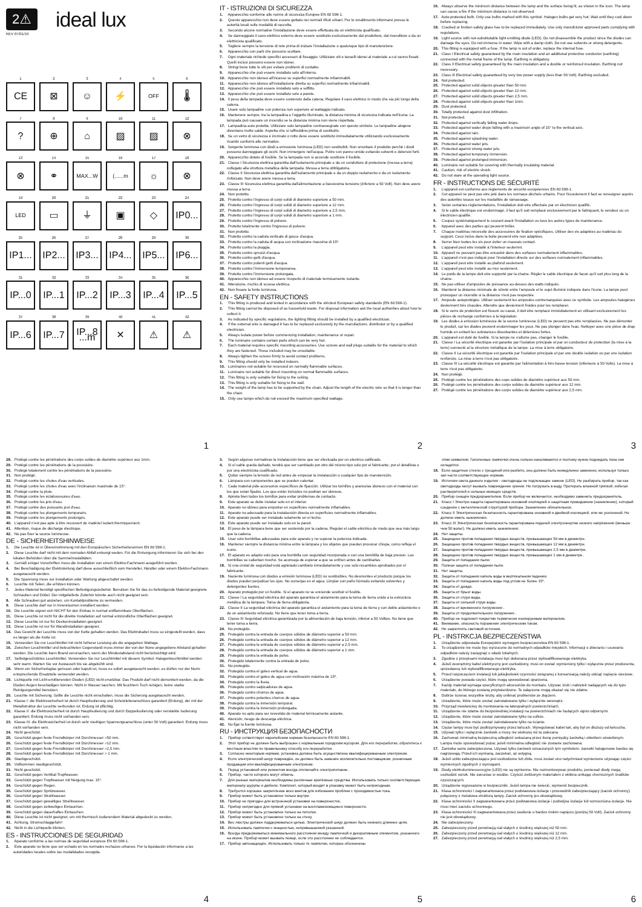2⚠
REV 07/01/19
ideal lux
1
CE
2
⊠
3
☺
4
⚡
5
OFF
6
🌡
7
?
8
⊕
9
⌂
10
▨
11
▨
12
⊗
13
⊗
14
⚭
15
MAX...W
16
(......m
17
☼
18
⊗
19
LED
20
▭
21
⏚
22
▣
23
◇
24
IP0...
25
IP1...
26
IP2...
27
IP3...
28
IP4...
29
IP5...
30
IP6...
31
IP...0
32
IP...1
33
IP...2
34
IP...3
35
IP...4
36
IP...5
37
IP...6
38
IP...7
39
IP...8 ...m
40
✕
41
⚠
42
⚠
1
IT - ISTRUZIONI DI SICUREZZA
1. Apparecchio conforme alle norme di sicurezza Europee EN 60 598-1.
2. Questo apparecchio non deve essere gettato nei normali rifiuti urbani. Per lo smaltimento informarsi presso le autorità locali sulle modalità di raccolta.
3. Secondo alcune normative l'installazione deve essere effettuata da un elettricista qualificato.
4. Se danneggiato il cavo elettrico esterno deve essere sostituito esclusivamente dal produttore, dal rivenditore o da un elettricista qualificato.
5. Togliere sempre la tensione di rete prima di iniziare l'installazione o qualunque tipo di manutenzione.
6. Apparecchio con parti che possono scottare.
7. Ogni materiale richiede specifici accessori di fissaggio. Utilizzare viti e tasselli idonei al materiale a cui vanno fissati. Quelli inclusi possono essere non idonei.
8. Stringi bene tutte le viti per evitare problemi di contatto.
9. Apparecchio che può essere installato solo all'interno.
10. Apparecchio non idoneo all'incasso su superfici normalmente infiammabili.
11. Apparecchio non idoneo all'installazione diretta su superfici normalmente infiammabili.
12. Apparecchio che può essere installato solo a soffitto.
13. Apparecchio che può essere installato solo a parete.
14. Il peso della lampada deve essere sostenuto dalla catena. Regolare il cavo elettrico in modo che sia più lungo della catena.
15. Usare solo lampadine con potenza non superiore al wattaggio indicato.
16. Mantenere sempre, tra la lampadina e l'oggetto illuminato, la distanza minima di sicurezza indicata nell'icona. La lampada può causare un incendio se la distanza minima non viene rispettata.
17. Lampadina auto protetta. Utilizzare solo lampadine contrassegnate con questo simbolo. Le lampadine alogene diventano molto calde. Aspetta che si raffreddino prima di sostituirle.
18. Se un vetro di sicurezza è incrinato o rotto deve essere sostituito immediatamente utilizzando esclusivamente ricambi conformi alle normative.
19. Sorgente luminosa con diodi a emissione luminosa (LED) non sostituibili. Non smontare il prodotto perché i diodi possono danneggiare gli occhi. Non immergere nell'acqua. Pulire con panno umido evitando solventi e detersivi forti.
20. Apparecchio dotato di fusibile. Se la lampada non si accende sostituire il fusibile.
21. Classe I Sicurezza elettrica garantita dall'isolamento principale e da un conduttore di protezione (messa a terra) collegato alla struttura metallica della lampada. Messa a terra obbligatoria.
22. Classe II Sicurezza elettrica garantita dall'isolamento principale e da un doppio isolamento o da un isolamento rinforzato. Non deve avere messa a terra.
23. Classe III Sicurezza elettrica garantita dall'alimentazione a bassissima tensione (inferiore a 50 Volt). Non deve avere messa a terra.
24. Non protetto.
25. Protetto contro l'ingresso di corpi solidi di diametro superiore a 50 mm.
26. Protetto contro l'ingresso di corpi solidi di diametro superiore a 12 mm.
27. Protetto contro l'ingresso di corpi solidi di diametro superiore a 2,5 mm.
28. Protetto contro l'ingresso di corpi solidi di diametro superiore a 1 mm.
29. Protetto contro l'ingresso di polvere.
30. Protetto totalmente contro l'ingresso di polvere.
31. Non protetto.
32. Protetto contro la caduta verticale di gocce d'acqua.
33. Protetto contro la caduta di acqua con inclinazione massima di 15º.
34. Protetto contro la pioggia.
35. Protetto contro spruzzi d'acqua.
36. Protetto contro getti d'acqua.
37. Protetto contro potenti getti d'acqua.
38. Protetto contro l'immersione temporanea.
39. Protetto contro l'immersione prolungata.
40. Apparecchio non idoneo ad essere ricoperto di materiale termicamente isolante.
41. Attenzione, rischio di scossa elettrica.
42. Non fissare la fonte luminosa.
EN - SAFETY INSTRUCTIONS
1. This fitting is produced and tested in accordance with the strictest European safety standards (EN 60.598-1).
2. This fitting cannot be disposed of as household waste. For disposal information ask the local authorities about how to collect it.
3. As indicated by specific regulations, the lighting fitting should be installed by a qualified electrician.
4. If the external wire is damaged it has to be replaced exclusively by the manufacturer, distributor or by a qualified electrician.
5. Always isolate power before commencing installation, maintenance or repair.
6. The luminaire contains certain parts which can be very hot.
7. Each material requires specific mounting accessories. Use screws and wall plugs suitable for the material to which they are fastened. Those included may be unsuitable.
8. Always tighten the screws firmly to avoid contact problems.
9. This fitting should only be installed indoors.
10. Luminaires not suitable for recessed on normally flammable surfaces.
11. Luminaire not suitable for direct mounting on normal flammable surfaces.
12. This fitting is only suitable for fixing to the ceiling.
13. This fitting is only suitable for fixing to the wall.
14. The weight of the lamp has to be supported by the chain. Adjust the length of the electric wire so that it is longer than the chain.
15. Only use lamps which do not exceed the maximum specified wattage.
2
16. Always observe the minimum distance between the lamp and the surface being lit, as shown in the icon. The lamp can cause a fire if the minimum distance is not observed.
17. Auto-protected bulb. Only use bulbs marked with this symbol. Halogen bulbs get very hot. Wait until they cool down before replacing.
18. Cracked or broken safety glass has to be replaced immediately. Use only manufcturer approved parts complying with regulations.
19. Light source with not-substitutable light emitting diode (LED). Do not disassemble the product since the diodes can damage the eyes. Do not immerse in water. Wipe with a damp cloth. Do not use solvents or strong detergents.
20. This fitting is equipped with a fuse. If the lamp is out of order, replace the internal fuse.
21. Class I Electrical safety guaranteed by the main insulation and an additional protective conductor (earthing) connected with the metal frame of the lamp. Earthing is obligatory.
22. Class II Electrical safety guaranteed by the main insulation and a double or reinforced insulation. Earthing not necessary.
23. Class III Electrical safety guaranteed by very low power supply (less than 50 Volt). Earthing excluded.
24. Not protected.
25. Protected against solid objects greater than 50 mm.
26. Protected against solid objects greater than 12 mm.
27. Protected against solid objects greater than 2,5 mm.
28. Protected against solid objects greater than 1mm.
29. Dust protected.
30. Totally protected against dust infiltration.
31. Not protected.
32. Protected against vertically falling water drops.
33. Protected against water drops falling with a maximum angle of 15° to the vertical axis.
34. Protected against rain.
35. Protected against splashing water.
36. Protected against water jets.
37. Protected against strong water jets.
38. Protected against temporary immersion.
39. Protected against prolonged immersion.
40. Luminaire not suitable for covering with thermally insulating material.
41. Caution, risk of electric shock.
42. Do not stare at the operating light source.
FR - INSTRUCTIONS DE SÉCURITÉ
1. L'appareil est conforme aux règlements de sécurité européennes EN 60 598-1.
2. Cet appareil ne peut pas etre jeté dans les normaux déchets urbains. Pour l'écoulement il faut se renseigner auprès des autorités locaux sur les modalités de ramassage.
3. Selon certaines règlementations, l'installation doit etre effectuée par un électricien qualifié.
4. Si le cable électrique est endommagé, il faut qu'il soit remplacé exclusivement par le fabriquant, le vendeur ou un électricien qualifié.
5. Coupez systématiquement le courant avant l'installation ou tous les autres types de maintenance.
6. Appareil avec des parties qui peuvent brûler.
7. Chaque matériau nécessite des accessoires de fixation spécifiques. Utiliser des vis adaptées au matériau du support. Ceux inclus dans la boite peuvent etre non adaptées.
8. Serrer bien tuotes les vis pour éviter un mauvais contact.
9. L'appareil peut etre installé à l'interieur seulemnt.
10. Appareil ne pouvant pas être encastré dans des surfaces normalement inflammables.
11. L'appareil n'est pas indiqué pour l'installation directe sur des surfaces normalement inflammables.
12. L'appareil peut etre installé au plafond seulement.
13. L'appareil peut etre installé au mur seulement.
14. Le poids de la lampe doit etre supporté par la chaine. Régler le cable électrique de facon qu'il soit plus long de la chaine.
15. Ne pas utiliser d'ampoules de puissance au-dessus des watts indiqués.
16. Maintenir la distance minimale de sûreté entre l'ampoule et le sujet illuminé indiquée dans l'icone. La lampe peut provoquer un incendie si la distance n'est pas respectée.
17. Ampoule autoprotégée. Utiliser seulement les ampoules contremarquées avec ce symbole. Les ampoules halogènes deviennent très chaudes. Attendre que deviennent froides pour les remplacer.
18. Si le verre de protéction est fissuré ou cassé, il doit étre remplacé immédiatement en utilisant exclusivement les pièces de rechange conformes à la législation.
19. Les diodes à emission lumineuse de la source lumineuse (LED) ne peuvent pas etre remplacées. Ne pas démonter le produit, car les diodes peuvent endommager les yeux. Ne pas plonger dans l'eau. Nettoyer avec une pièce de drap humide en evitant les substances dissolvantes et détersives fortes.
20. L'appareil est doté de fusible. Si la lampe ne s'allume pas, changer le fusible.
21. Classe I La sécurité électrique est garantie par l'isolation principale et par un conducteur de protection (la mise à la terre) connecté al la structure métallique de la lampe. La mise à terre obligatoire.
22. Classe II La sécurité électrique est garantie par l'isolation principale et par une double isolation ou par une isolation renforcée. La mise à terre n'est pas obligatoire.
23. Classe III La sécurité électrique est garantie par l'alimentation à très basse tension (inferieure à 50 Volts). La mise à terre n'est pas obligatoire.
24. Non protégé.
25. Protégé contre les pénétrations des cops solides de diamètre supérieur aux 50 mm.
26. Protégé contre les pénétrations des corps solides de diamètre supérieur aux 12 mm.
27. Protégé contre les pénétrations des corps solides de diamètre supérieur aux 2,5 mm.
3
28. Protégé contre les pénétrations des corps soldes de diamètre supérieur aux 1mm.
29. Protégé contre les pénétrations de la poussière.
30. Protégé totalement contre les pénétrations de la poussière.
31. Non protégé.
32. Protégé contre les chutes d'eau verticales.
33. Protégé contre les chutes d'eau avec l'inclinaison maximale de 15°.
34. Protégé contre la pluie.
35. Protégé contre les éclaboussures d'eau.
36. Protégé contre les jets d'eau.
37. Protégé contre des puissants jest d'eau.
38. Protégé contre les plongements temporairs.
39. Protégé contre les plongements prolongés.
40. L'appareil n'est pas apte à être recouvert de matériel isolant thermiquement.
41. Attention, risque de décharge électrique.
42. Ne pas fixer la source lumineuse.
DE - SICHERHEITSHINWEISE
1. Die Leuchte ist in Übereinstimmung mit den Europäischen Sicherheitsnormen EN 60 598-1.
2. Diese Leuchte darf nicht mit dem normalen Abfall entsorgt weden. Für die Entsorgung informieren Sie sich bei den lokalen Behörden über die Sammelmodalitäten.
3. Gemäß einiger Vorschriften muss die Installation von einem Elektro-Fachmann ausgeführt werden.
4. Bei Beschädigung der Elektroleitung darf diese ausschließlich vom Hersteller, Händler oder einem Elektro-Fachmann ausgetauscht werden.
5. Die Spannung muss vor Installation oder Wartung abgeschaltet werden.
6. Leuchte mit Teilen, die erhitzen können.
7. Jedes Material benötigt spezifischen Befestigungszubehör. Benutzen Sie für das zu befestigende Material geeignete Schrauben und Dübel. Der mitgelieferte Zubehör könnte auch nicht geeignet sein.
8. Alle Schrauben gut anziehen, um Kontaktprobleme zu vermeiden.
9. Diese Leuchte darf nur in Innenräumen installiert werden.
10. Die Leuchte eignet sich NICHT für den Einbau in normal entflammbare Oberflächen.
11. Diese Leuchte ist nicht für die direkte Installation auf normal entzündliche Oberflächen geeignet.
12. Diese Leuchte ist nur für Deckeninstallation geeignet.
13. Diese Leuchte ist nur für Wandinstallation geeignet.
14. Das Gewicht der Leuchte muss von der Kette gehalten werden. Das Elektrokabel muss so eingestellt werden, dass es länger als die Kette ist.
15. Verwenden Sie nur Leuchtmittel mit nicht höherer Leistung als die angegeben Wattage.
16. Zwischen Leuchtmittel und beleuchteten Gegenstand muss immer der von der Ikone angegebene Abstand gehalten werden. Die Leuchte kann Brand verursachen, wenn der Mindestabstand nicht berücksichtigt wird.
17. Selbstgeschütztes Leuchtmittel. Verwenden Sie nur Leuchtmittel mit diesem Symbol. Halogenleuchtmittel werden sehr warm. Warten Sie vor Austausch bis sie abgekühlt sind.
18. Wenn ein Sicherheitsglas gerissen oder kaputt ist, muss es sofort ausgetauscht werden; es dürfen nur der Norm entsprechende Ersatzteile verwendet werden.
19. Lichtquelle mit Licht-emittierenden Dioden (LED) nicht ersetzbar. Das Produkt darf nicht demontiert werden, da die Dioden Augen beschädigen können. Nicht in Wasser tauchen. Mit feuchtem Tuch reinigen, keine starke Reinigungsmittel benutzen.
20. Leuchte mit Sicherung. Sollte die Leuchte nicht einschalten, muss die Sicherung ausgetauscht werden.
21. Klasse I: die Elektrosicherheit ist durch Hauptisolierung und Schutzleiteranschluss garantiert (Erdung), der mit der Metallstruktur der Leuchte verbunden ist. Erdung ist pflichtig.
22. Klasse II: die Elektrosicherheit ist durch Hauptisolierung und durch Doppelisolierung oder verstärkte Isolierung garantiert. Erdung muss nicht vorhanden sein.
23. Klasse III: die Elektrosicherheit ist durch sehr niedrigen Spannungsanschluss (unter 50 Volt) garantiert. Erdung muss nicht vorhanden sein.
24. Nicht geschützt.
25. Geschützt gegen feste Fremdkörper mit Durchmesser >50 mm.
26. Geschützt gegen feste Fremdkörper mit Durchmesser >12 mm.
27. Geschützt gegen feste Fremdkörper mit Durchmesser >2,5 mm.
28. Geschützt gegen feste Fremdkörper mit Durchmesser > 1 mm.
29. Staubgeschützt.
30. Vollkommen staubgeschützt.
31. Nicht geschützt.
32. Geschützt gegen Vertikal-Tropfwasser.
33. Geschützt gegen Tropfwasser mit Neigung max. 15°.
34. Geschützt gegen Regen.
35. Geschützt gegen Spritzwasser.
36. Geschützt gegen Strahlwasser.
37. Geschützt gegen gewaltiges Strahlwasser.
38. Geschützt gegen zeitweiliges Eintauchen.
39. Geschützt gegen dauerhaftes Eintauchen.
40. Diese Leuchte ist nicht geeignet, um mit thermisch isolierendem Material abgedeckt zu werden.
41. Achtung, Stromschlaggefahr!
42. Nicht in die Lichtquelle blicken.
ES - INSTRUCCIONES DE SEGURIDAD
1. Aparato conforme a las normas de seguridad europeos EN 60 598-1.
2. Este aparato no tiene que ser echado en los normales rechazos urbanos. Por la liquidación informarse a las autoridades locales sobre las modalidades recogida.
4
3. Según algunas normativas la instalacción tiene que ser efectuada por un electrico calificado.
4. Si el cable queda dañado, tendrá que ser cambiado por otro del mismo tipo solo por el fabricante, por el detallista o por una electricista cualificado.
5. Quitar siempre la tensión de red antes de empezar la instalacción o cualquier tipo de manutención.
6. Lámpara con componentes que se pueden calentar.
7. Cada material pide accesorios específicos de fijacción. Utilizar los tornillos y arancelas idoneos con el material con los que estan fijados. Los que están incluidos no podrian ser idoneos.
8. Aprieta bien todos los tornillos para evitar problemas de contacto.
9. Este aparato se debe instalar solo en el interior.
10. Aparato no idóneo para empotrar en superficies normalmente inflamables.
11. Aparato no adecuado para la instalacción directa en superficies normalmente inflamables.
12. Este aparato puede ser instalado solamente en el techo.
13. Este aparato puede ser instalado solo en la pared.
14. El peso de la lámpara tiene que ser sostenido por la cadena. Regular el cable eléctrico de modo que sea más largo que la cadena.
15. Usar solo bombillas adecuadas para este aparato y no superar la potencia indicada.
16. Mantener siempre la distancia minima entre la lámpara y los objetos que puedan provocar chispa, como refleja el icono.
17. El aparato es adapto solo para una bombilla con seguridad incorporada o con una bombilla de baja presion. Las bombillas se calientan mucho. Se aconseja de esperar a que se enfrien antes de cambiarlas.
18. Si una cristal de seguridad está agrietado cambielo inmediatamente y use solo recambios aprobados por el fabricante.
19. Naciente luminosa con diodos a emisión luminosa (LED) no sustituibles. No desmontes el producto porque los diodos pueden perjudicar los ojos. No sumerjas en el agua. Limpiar con paño húmedo evitando solventes y detergentes fuertes.
20. Aparato protegido por un fusible. Si el aparato no se enciende sostituir el fusible.
21. Classe I La seguridad eléctrica del aparato garantiza el aislamiento para la toma de tierra unido a la estructura metálica de la lámpara. Toma de tierra obligatoria.
22. Classe II La seguridad eléctrica del aparato garantiza el aislamiento para la toma de tierra y con doble aislamiento o de un aislamiento reforzado. No tiene que tener toma a tierra.
23. Classe III Seguridad eléctrica garantizada por la alimentación de baja tensión, inferior a 50 Voltios. No tiene que tener toma a tierra.
24. No protegido.
25. Protegido contra la entrada de cuerpos sòlidos de diàmetro superior a 50 mm.
26. Protegido contra la entrada de cuerpos sòlidos de diàmetro superior a 12 mm.
27. Protegido contra la entrada de cuerpos sòlidos de diàmetro superior a 2,5 mm.
28. Protegido contra la entrada de cuerpos sòlidos de diàmetro superior a 1 mm.
29. Protegido contra la entrada de polvo.
30. Protegido totalemente contra la entrada de polvo.
31. No protegido.
32. Protegido contra el goteo vertical de agua.
33. Protegido contro el goteo de agua con inclinación máxima de 15º.
34. Protegido contro la lluvia.
35. Protegido contro salpicaduras de agua.
36. Protegido contro chorros de agua.
37. Protegido contro potentes chorros de agua.
38. Protegido contra la inmersión temporal.
39. Protegido contra la inmersión prolongada.
40. Aparato no apto para ser revestido de material térmicamente aislante.
41. Atención, riesgo de descarga eléctrica.
42. No fijar la fuente luminosa.
RU - ИНСТРУКЦИЯ БЕЗОПАСНОСТИ
1. Прибор сответствует европейским нормам безопасности EN 60 598-1.
2. Этот прибор не должен быть выброшен с нормальным городским мусором. Для его переработки, обратитесь к местным властям по правильному способу его переработки.
3. Согласно некоторым нормам, установка должна быть осуществлена квалифицированным электриком.
4. Если электрический шнур повреждён, он должен быть заменён исключительно поставщиком, розничным продавцом или квалифицированным электриком.
5. Перед установкой или ремонтом всегда отключайте электропитание.
6. Прибор, части которого могут обжечь.
7. Для разных материалов необходимы различные крепёжные средства. Использовать только соответствующие материалу шурупы и дюбели. Комплект, который входит в упаковку может быть непригодным.
8. Требуется хорошее закрепление всех винтов для избежания проблем с проходимостью тока.
9. Прибор может быть установлен только внутри.
10. Прибор не пригоден для встроенной установки на поверхностях.
11. Прибор непригоден для прямой установки на воспламеняющиеся поверхности.
12. Прибор может быть установлен только на потолок.
13. Прибор может быть установлен только на стену.
14. Вес люстры должен поддерживаться цепью. Электрический шнур должен быть немного длиннее цепи.
15. Использовать лампочки с мощностью, непривышаемой указанной.
16. Всегда придерживаться минимального расстояния между лампочкой и декоративным элементом, указанного на иконе. Прибор может вызвать пожар, если это расстояние не соблюдается.
17. Прибор автозащищён. Использовать только те лампочки, которые обозначены
5
этим символом. Галогенные лампочки очень сильно накаливаются и поэтому нужно подождать пока они охладятся.
18. Если защитное стекло с трещиной или разбито, оно должно быть немедленно заменено, используя только зап.части соответствующие нормам.
19. Источник света данного изделия - светодиоды не подлежащие замене (LED). Не разбирать прибор, так как светодиоды могут вызвать повреждение зрения. Не погружать в воду. Протирать влажной тряпкой, избегая растворителей и сильных моющих средств.
20. Прибор снащён предохранителем. Если прибор не включается, необходимо заменить предохранитель.
21. Класс I Электро-защита гарантирована основной изоляцией и защитным проводником (заземление), который соеденён с металлической структурой прибора. Заземление обязательное.
22. Класс II Электрическая безопасность гарантирована основной и двойной изоляцией, или же усиленной. Не должно иметь заземления.
23. Класс III Электрическая безопасность гарантирована подачей электроэнергии низкого напряжения (меньше чем 50 вольт). Не должно иметь заземления.
24. Нет защиты.
25. Защищено против попадания твёрдых веществ, превышающих 50 мм в диаметре.
26. Защищено против попадания твёрдых веществ, превышающих 12 мм в диаметре.
27. Защищено против попадания твёрдых веществ, превышающих 2,5 мм в диаметре.
28. Защищено против попадания твёрдых веществ, превышающих 1 мм в диаметре.
29. Защита от попадания пыли.
30. Полная защита от попадания пыли.
31. Нет защиты.
32. Защита от попадания капель воды в вертикальном падении.
33. Защита от попадания капель воды под углом не более 15º.
34. Защита от дождя.
35. Защита от брызг воды.
36. Защита от струи воды.
37. Защита от сильной струи воды.
38. Защита от временного погружения .
39. Защита от продолжительного погружения .
40. Прибор не подлежит покрытию термически изолируемым материалом.
41. Внимание, опасность поражения электрическим током.
42. Не закреплять световой источник.
PL - INSTRKCJA BEZPIECZEŃSTWA
1. Urządzenie odpowiada Europejskim wymogom bezpieczenstwa EN 60 598-1.
2. To urządzenie nie może byc wyrzucone do normalnych odpadków miejskich. Informacji o zbieraniu i usuwaniu odpadków należy zasięgnąć u władz lokalnych.
3. Zgodnie z przepisami instalacja musi być dokonana przez wykwalifikowanego elektryka.
4. Jeżeli zewnętrzny kabel elektryczny jest uszkodzony, musi on zostać wymieniony tylko i wyłącznie przez producenta, sprzedawcę lub wykwalifikowanego elektryka.
5. Przed rozpoczęciem instalacji lub jakiejkolwiek czynności związanej z konserwacją należy odciąć napięcie sieciowe.
6. Urządzenie posiada części, które mogą spowodować oparzenia.
7. Każdy materiał wymaga specyficznych akcesoriów do montażu. Używac śrub i nakrętek nadających się do typu materiału, do którego zostaną przytwierdzone. Te załączone mogą okazać się nie zdatne.
8. Dobrze ścisnac wszystkie śruby, aby uniknać problemów ze złączem.
9. Urzadzenie, które może zostać zainstalowane tylko i wyłącznie wewnątrz.
10. Przyrząd niewłaściwy do montowania na łatwopalnych powierzchniach.
11. Urządzenie nie zdatne do bezpośredniej instalacji na powierzchniach nie będących ognio odpornymi.
12. Urządzenie, które może zostać zainstalowane tylko na suficie.
13. Urządzenie, które może zostać zainstalowane tylko na ścianie.
14. Ciężar lampy musi być podtrzymywany przez łańcuch. Wyregulować kabel tak, aby był on dłuższy od łańcucha.
15. Używać tylko i wyłącznie żarówek o mocy nie wiekszej niż ta zalecana.
16. Zachować minimalną bezpieczną odległość wskazaną przez ikonę pomiędzy żarówką i obiektem oświetlonym. Lampa może spowodować pożar, jeżeli minimalna odległość nie zostanie zachowana.
17. Żarówka samo zabezpieczona. Używać tylko żarówek oznaczonych tym symbolem. żarowki halogenowe bardzo się nagrzewają. Przed ich wymianą, zaczekać, aż ostygną.
18. Jeżeli szkło zabezpieczające jest uszkodzone lub zbite, musi zostać ono natychmiast wymienione używając części wymiennych zgodnych z wymogami.
19. Diody elektroluminescencyjne (LED) nie są wymienne. Nie rozmontowywac produktu, poniewaź diody mogą uszkodzić wzrok. Nie zanurzac w wodzie. Czyścić zwilżonym materiałem z włókna unikając chemicznych środków czyszczących.
20. Urządzenie wyposażone w bezpieczniki. Jeżeli lampa nie świecić, wymienić bezpiecznik.
21. Klasa ochronności I zagwarantowana przez podstawowa izolacje i przewodnik zabezpieczający (zacisk ochronny) połączony z metalowa strukturą lampy. Zacisk ochronny jes obowiązkowy.
22. Klasa ochronności II zagwarantowana przez podstawowa izolacje i podwójna izolacje lub wzmocniona izolacje. Nie musi mieć zacisku ochronnego.
23. Klasa ochronności III zagwarantowana przez zasilenie o bardzo niskim napięciu (poniżej 50 Volt). Zacisk ochronny nie jest obowiązkowy.
24. Nie zabezpieczony.
25. Zabezpieczony przed penetracją ciał stałych o średnicy większej niż 50 mm.
26. Zabezpieczony przed penetracją ciał stałych o średnicy większej niż 12 mm.
27. Zabezpieczony przed penetracją ciał stałych o średnicy większej niż 2,5 mm.
6